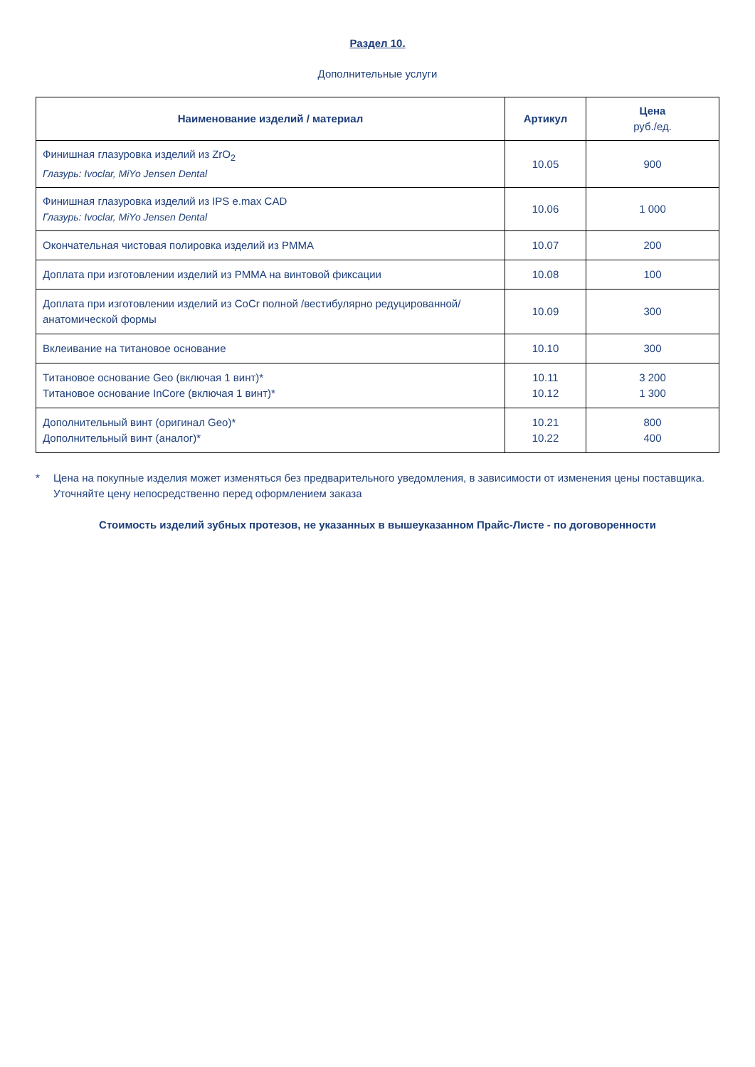Раздел 10.
Дополнительные услуги
| Наименование изделий / материал | Артикул | Цена руб./ед. |
| --- | --- | --- |
| Финишная глазуровка изделий из ZrO<sub>2</sub> Глазурь: Ivoclar, MiYo Jensen Dental | 10.05 | 900 |
| Финишная глазуровка изделий из IPS e.max CAD Глазурь: Ivoclar, MiYo Jensen Dental | 10.06 | 1 000 |
| Окончательная чистовая полировка изделий из PMMA | 10.07 | 200 |
| Доплата при изготовлении изделий из PMMA на винтовой фиксации | 10.08 | 100 |
| Доплата при изготовлении изделий из CoCr полной /вестибулярно редуцированной/ анатомической формы | 10.09 | 300 |
| Вклеивание на титановое основание | 10.10 | 300 |
| Титановое основание Geo (включая 1 винт)* Титановое основание InCore (включая 1 винт)* | 10.11 10.12 | 3 200 1 300 |
| Дополнительный винт (оригинал Geo)* Дополнительный винт (аналог)* | 10.21 10.22 | 800 400 |
* Цена на покупные изделия может изменяться без предварительного уведомления, в зависимости от изменения цены поставщика. Уточняйте цену непосредственно перед оформлением заказа
Стоимость изделий зубных протезов, не указанных в вышеуказанном Прайс-Листе - по договоренности